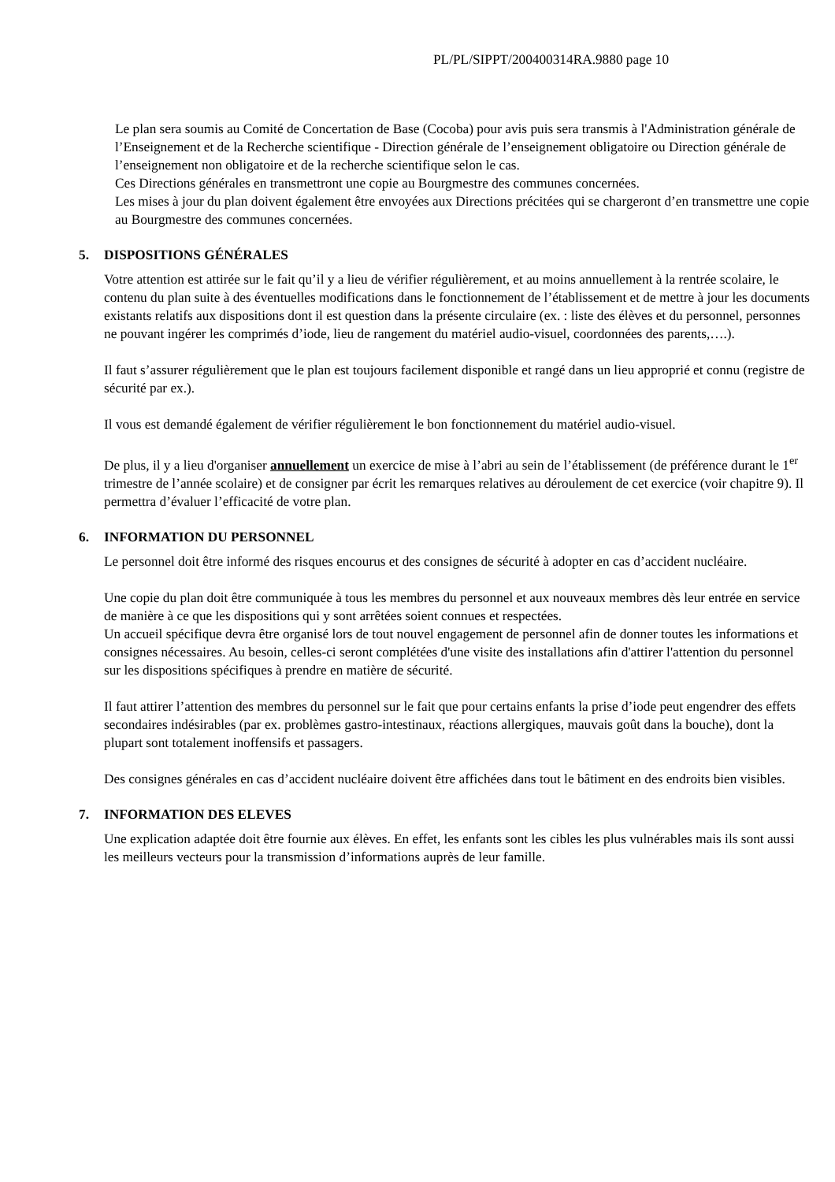PL/PL/SIPPT/200400314RA.9880 page 10
Le plan sera soumis au Comité de Concertation de Base (Cocoba) pour avis puis sera transmis à l'Administration générale de l’Enseignement et de la Recherche scientifique - Direction générale de l’enseignement obligatoire ou Direction générale de l’enseignement non obligatoire et de la recherche scientifique selon le cas.
Ces Directions générales en transmettront une copie au Bourgmestre des communes concernées.
Les mises à jour du plan doivent également être envoyées aux Directions précitées qui se chargeront d’en transmettre une copie au Bourgmestre des communes concernées.
5. DISPOSITIONS GÉNÉRALES
Votre attention est attirée sur le fait qu’il y a lieu de vérifier régulièrement, et au moins annuellement à la rentrée scolaire, le contenu du plan suite à des éventuelles modifications dans le fonctionnement de l’établissement et de mettre à jour les documents existants relatifs aux dispositions dont il est question dans la présente circulaire (ex. : liste des élèves et du personnel, personnes ne pouvant ingérer les comprimés d’iode, lieu de rangement du matériel audio-visuel, coordonnées des parents,….).
Il faut s’assurer régulièrement que le plan est toujours facilement disponible et rangé dans un lieu approprié et connu (registre de sécurité par ex.).
Il vous est demandé également de vérifier régulièrement le bon fonctionnement du matériel audio-visuel.
De plus, il y a lieu d'organiser annuellement un exercice de mise à l’abri au sein de l’établissement (de préférence durant le 1<sup>er</sup> trimestre de l’année scolaire) et de consigner par écrit les remarques relatives au déroulement de cet exercice (voir chapitre 9). Il permettra d’évaluer l’efficacité de votre plan.
6. INFORMATION DU PERSONNEL
Le personnel doit être informé des risques encourus et des consignes de sécurité à adopter en cas d’accident nucléaire.
Une copie du plan doit être communiquée à tous les membres du personnel et aux nouveaux membres dès leur entrée en service de manière à ce que les dispositions qui y sont arrêtées soient connues et respectées.
Un accueil spécifique devra être organisé lors de tout nouvel engagement de personnel afin de donner toutes les informations et consignes nécessaires. Au besoin, celles-ci seront complétées d'une visite des installations afin d'attirer l'attention du personnel sur les dispositions spécifiques à prendre en matière de sécurité.
Il faut attirer l’attention des membres du personnel sur le fait que pour certains enfants la prise d’iode peut engendrer des effets secondaires indésirables (par ex. problèmes gastro-intestinaux, réactions allergiques, mauvais goût dans la bouche), dont la plupart sont totalement inoffensifs et passagers.
Des consignes générales en cas d’accident nucléaire doivent être affichées dans tout le bâtiment en des endroits bien visibles.
7. INFORMATION DES ELEVES
Une explication adaptée doit être fournie aux élèves. En effet, les enfants sont les cibles les plus vulnérables mais ils sont aussi les meilleurs vecteurs pour la transmission d’informations auprès de leur famille.